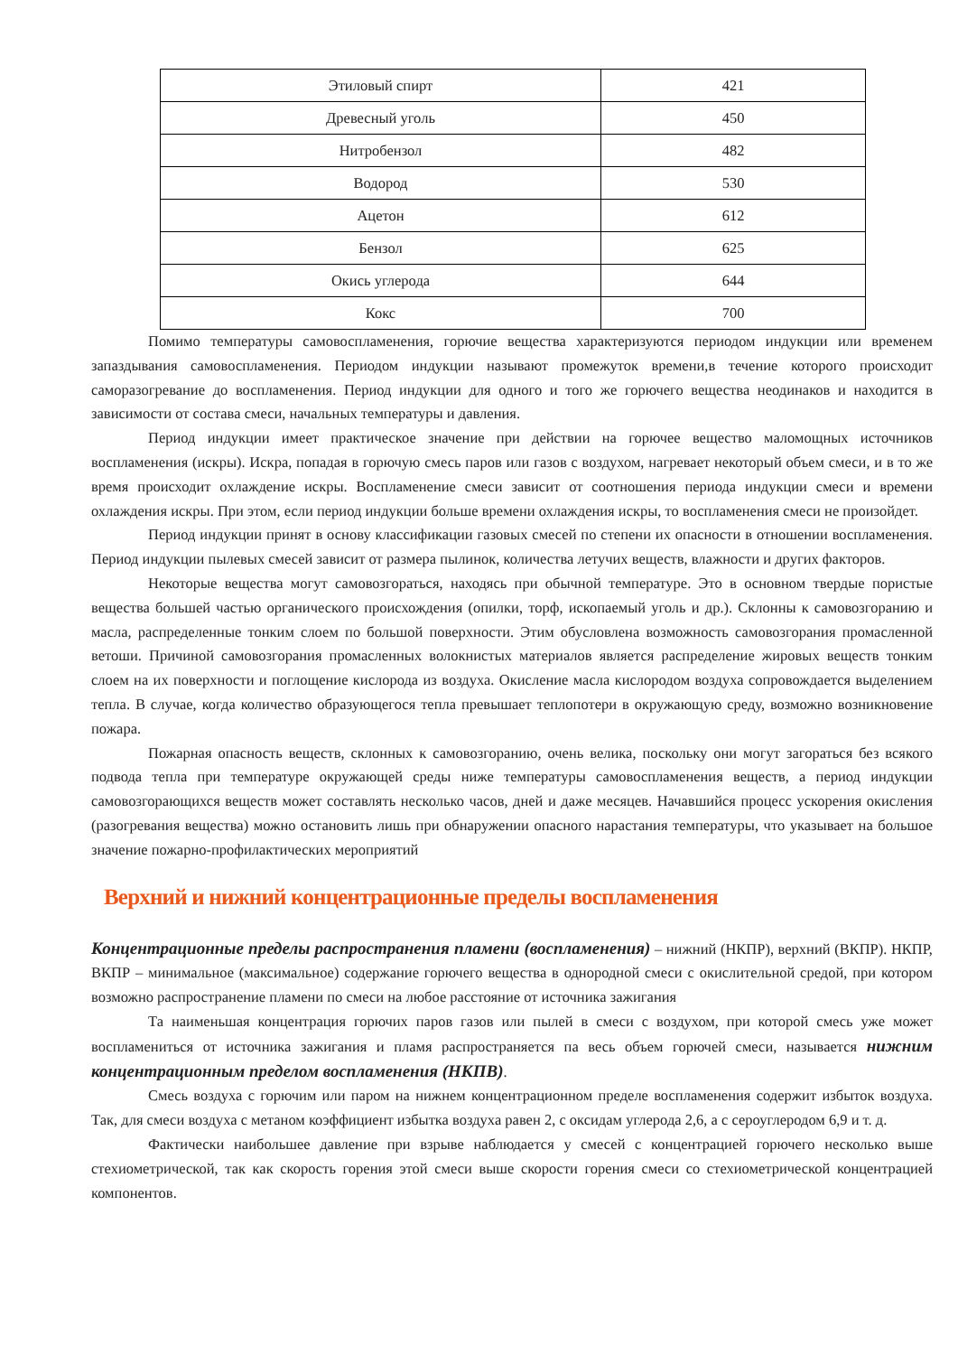| Этиловый спирт | 421 |
| Древесный уголь | 450 |
| Нитробензол | 482 |
| Водород | 530 |
| Ацетон | 612 |
| Бензол | 625 |
| Окись углерода | 644 |
| Кокс | 700 |
Помимо температуры самовоспламенения, горючие вещества характеризуются периодом индукции или временем запаздывания самовоспламенения. Периодом индукции называют промежуток времени,в течение которого происходит саморазогревание до воспламенения. Период индукции для одного и того же горючего вещества неодинаков и находится в зависимости от состава смеси, начальных температуры и давления.
Период индукции имеет практическое значение при действии на горючее вещество маломощных источников воспламенения (искры). Искра, попадая в горючую смесь паров или газов с воздухом, нагревает некоторый объем смеси, и в то же время происходит охлаждение искры. Воспламенение смеси зависит от соотношения периода индукции смеси и времени охлаждения искры. При этом, если период индукции больше времени охлаждения искры, то воспламенения смеси не произойдет.
Период индукции принят в основу классификации газовых смесей по степени их опасности в отношении воспламенения. Период индукции пылевых смесей зависит от размера пылинок, количества летучих веществ, влажности и других факторов.
Некоторые вещества могут самовозгораться, находясь при обычной температуре. Это в основном твердые пористые вещества большей частью органического происхождения (опилки, торф, ископаемый уголь и др.). Склонны к самовозгоранию и масла, распределенные тонким слоем по большой поверхности. Этим обусловлена возможность самовозгорания промасленной ветоши. Причиной самовозгорания промасленных волокнистых материалов является распределение жировых веществ тонким слоем на их поверхности и поглощение кислорода из воздуха. Окисление масла кислородом воздуха сопровождается выделением тепла. В случае, когда количество образующегося тепла превышает теплопотери в окружающую среду, возможно возникновение пожара.
Пожарная опасность веществ, склонных к самовозгоранию, очень велика, поскольку они могут загораться без всякого подвода тепла при температуре окружающей среды ниже температуры самовоспламенения веществ, а период индукции самовозгорающихся веществ может составлять несколько часов, дней и даже месяцев. Начавшийся процесс ускорения окисления (разогревания вещества) можно остановить лишь при обнаружении опасного нарастания температуры, что указывает на большое значение пожарно-профилактических мероприятий
Верхний и нижний концентрационные пределы воспламенения
Концентрационные пределы распространения пламени (воспламенения) – нижний (НКПР), верхний (ВКПР). НКПР, ВКПР – минимальное (максимальное) содержание горючего вещества в однородной смеси с окислительной средой, при котором возможно распространение пламени по смеси на любое расстояние от источника зажигания
Та наименьшая концентрация горючих паров газов или пылей в смеси с воздухом, при которой смесь уже может воспламениться от источника зажигания и пламя распространяется па весь объем горючей смеси, называется нижним концентрационным пределом воспламенения (НКПВ).
Смесь воздуха с горючим или паром на нижнем концентрационном пределе воспламенения содержит избыток воздуха. Так, для смеси воздуха с метаном коэффициент избытка воздуха равен 2, с оксидам углерода 2,6, а с сероуглеродом 6,9 и т. д.
Фактически наибольшее давление при взрыве наблюдается у смесей с концентрацией горючего несколько выше стехиометрической, так как скорость горения этой смеси выше скорости горения смеси со стехиометрической концентрацией компонентов.